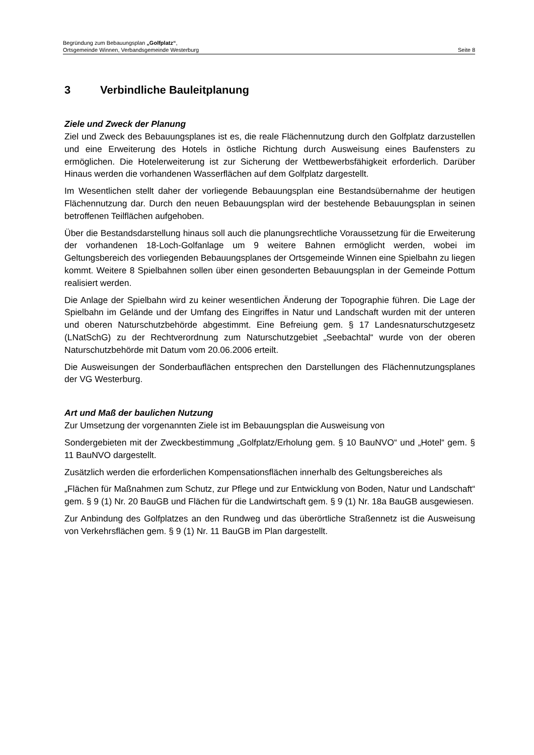Begründung zum Bebauungsplan „Golfplatz“,
Ortsgemeinde Winnen, Verbandsgemeinde Westerburg Seite 8
3 Verbindliche Bauleitplanung
Ziele und Zweck der Planung
Ziel und Zweck des Bebauungsplanes ist es, die reale Flächennutzung durch den Golfplatz darzustellen und eine Erweiterung des Hotels in östliche Richtung durch Ausweisung eines Baufensters zu ermöglichen. Die Hotelerweiterung ist zur Sicherung der Wettbewerbsfähigkeit erforderlich. Darüber Hinaus werden die vorhandenen Wasserflächen auf dem Golfplatz dargestellt.
Im Wesentlichen stellt daher der vorliegende Bebauungsplan eine Bestandsübernahme der heutigen Flächennutzung dar. Durch den neuen Bebauungsplan wird der bestehende Bebauungsplan in seinen betroffenen Teilflächen aufgehoben.
Über die Bestandsdarstellung hinaus soll auch die planungsrechtliche Voraussetzung für die Erweiterung der vorhandenen 18-Loch-Golfanlage um 9 weitere Bahnen ermöglicht werden, wobei im Geltungsbereich des vorliegenden Bebauungsplanes der Ortsgemeinde Winnen eine Spielbahn zu liegen kommt. Weitere 8 Spielbahnen sollen über einen gesonderten Bebauungsplan in der Gemeinde Pottum realisiert werden.
Die Anlage der Spielbahn wird zu keiner wesentlichen Änderung der Topographie führen. Die Lage der Spielbahn im Gelände und der Umfang des Eingriffes in Natur und Landschaft wurden mit der unteren und oberen Naturschutzbehörde abgestimmt. Eine Befreiung gem. § 17 Landesnaturschutzgesetz (LNatSchG) zu der Rechtverordnung zum Naturschutzgebiet „Seebachtal“ wurde von der oberen Naturschutzbehörde mit Datum vom 20.06.2006 erteilt.
Die Ausweisungen der Sonderbauflächen entsprechen den Darstellungen des Flächennutzungsplanes der VG Westerburg.
Art und Maß der baulichen Nutzung
Zur Umsetzung der vorgenannten Ziele ist im Bebauungsplan die Ausweisung von
Sondergebieten mit der Zweckbestimmung „Golfplatz/Erholung gem. § 10 BauNVO“ und „Hotel“ gem. § 11 BauNVO dargestellt.
Zusätzlich werden die erforderlichen Kompensationsflächen innerhalb des Geltungsbereiches als
„Flächen für Maßnahmen zum Schutz, zur Pflege und zur Entwicklung von Boden, Natur und Landschaft“ gem. § 9 (1) Nr. 20 BauGB und Flächen für die Landwirtschaft gem. § 9 (1) Nr. 18a BauGB ausgewiesen.
Zur Anbindung des Golfplatzes an den Rundweg und das überörtliche Straßennetz ist die Ausweisung von Verkehrsflächen gem. § 9 (1) Nr. 11 BauGB im Plan dargestellt.